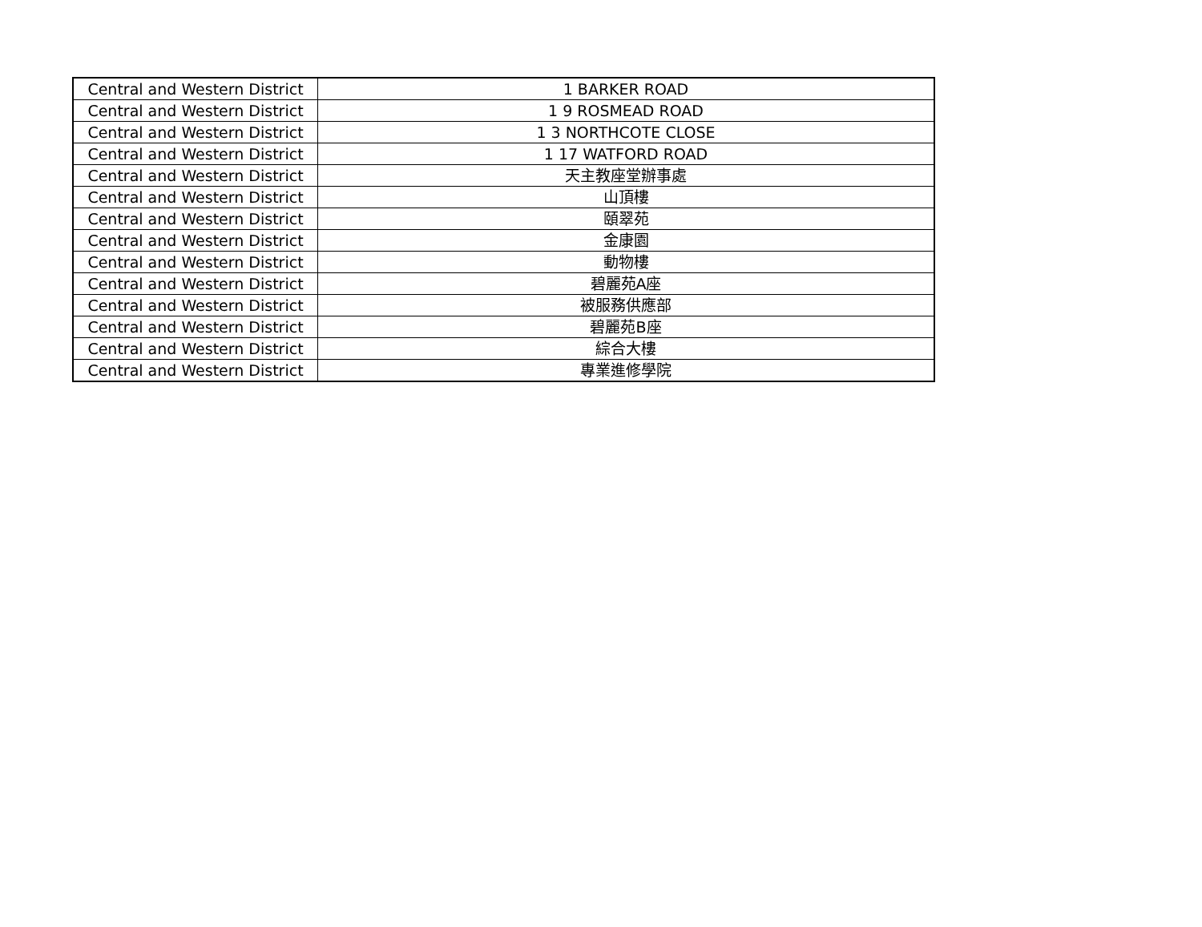| Central and Western District | 1 BARKER ROAD |
| Central and Western District | 1 9 ROSMEAD ROAD |
| Central and Western District | 1 3 NORTHCOTE CLOSE |
| Central and Western District | 1 17 WATFORD ROAD |
| Central and Western District | 天主教座堂辦事處 |
| Central and Western District | 山頂樓 |
| Central and Western District | 頤翠苑 |
| Central and Western District | 金康園 |
| Central and Western District | 動物樓 |
| Central and Western District | 碧麗苑A座 |
| Central and Western District | 被服務供應部 |
| Central and Western District | 碧麗苑B座 |
| Central and Western District | 綜合大樓 |
| Central and Western District | 專業進修學院 |